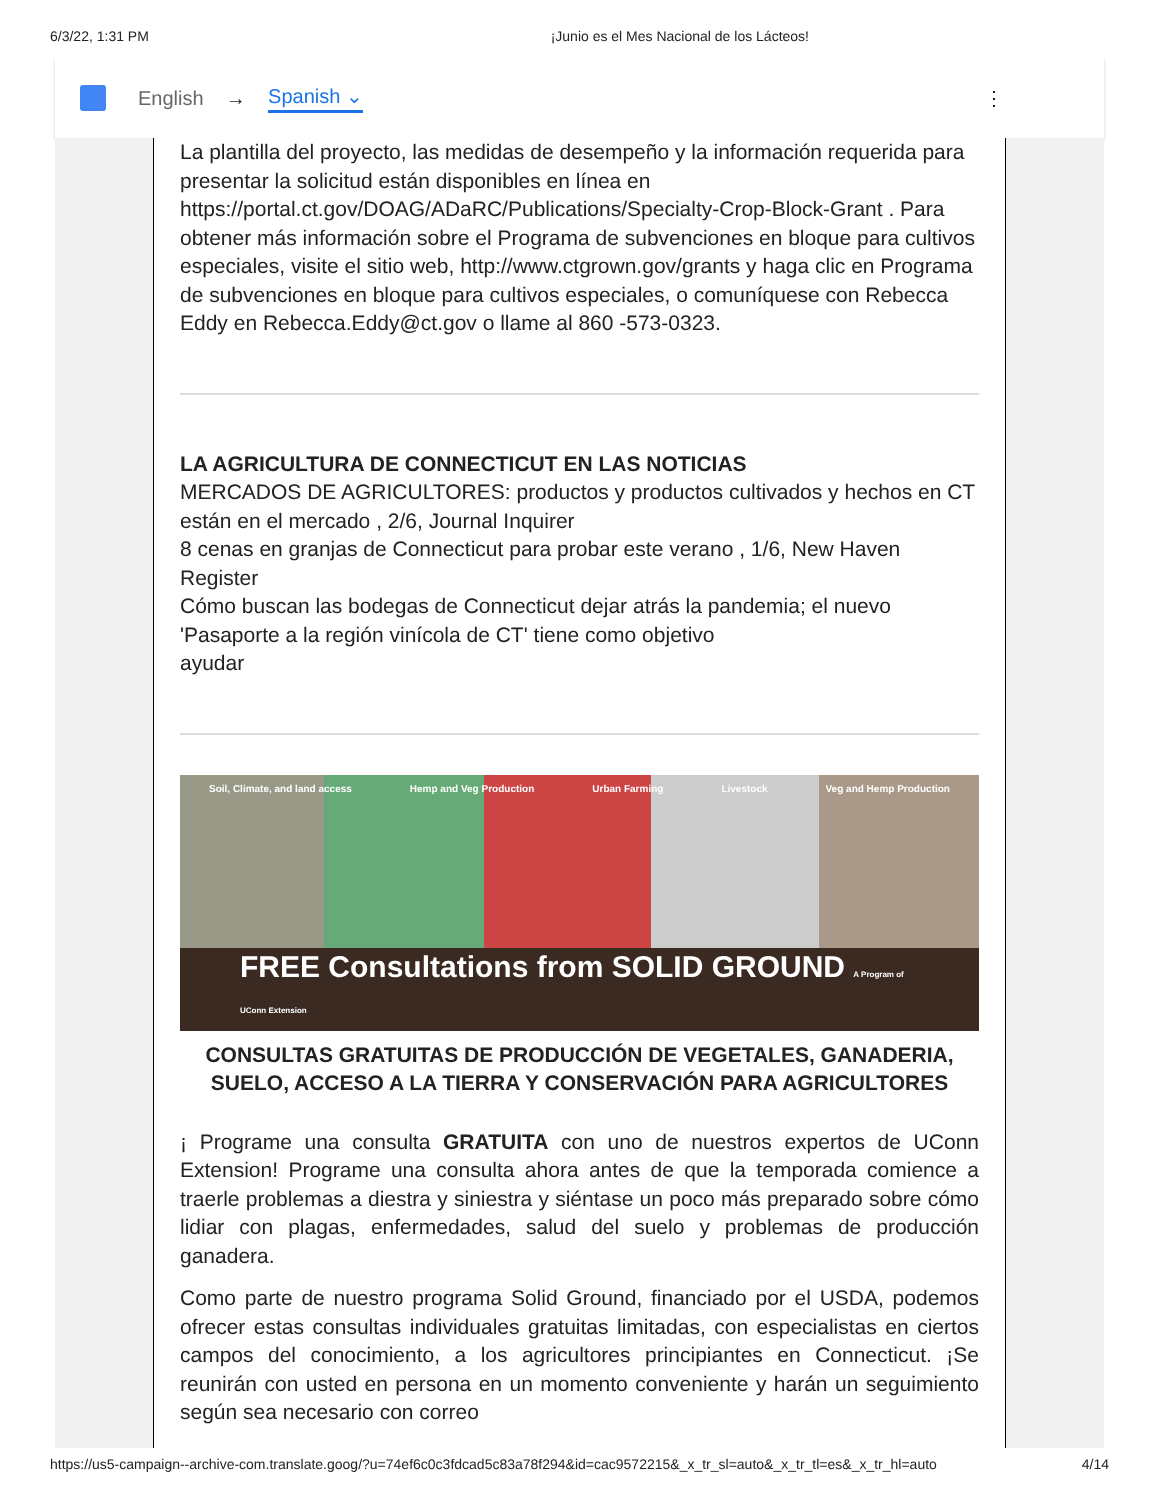6/3/22, 1:31 PM ¡Junio es el Mes Nacional de los Lácteos!
English → Spanish ⌄ ⋮
La plantilla del proyecto, las medidas de desempeño y la información requerida para presentar la solicitud están disponibles en línea en https://portal.ct.gov/DOAG/ADaRC/Publications/Specialty-Crop-Block-Grant . Para obtener más información sobre el Programa de subvenciones en bloque para cultivos especiales, visite el sitio web, http://www.ctgrown.gov/grants y haga clic en Programa de subvenciones en bloque para cultivos especiales, o comuníquese con Rebecca Eddy en Rebecca.Eddy@ct.gov o llame al 860 -573-0323.
LA AGRICULTURA DE CONNECTICUT EN LAS NOTICIAS
MERCADOS DE AGRICULTORES: productos y productos cultivados y hechos en CT están en el mercado , 2/6, Journal Inquirer
8 cenas en granjas de Connecticut para probar este verano , 1/6, New Haven Register
Cómo buscan las bodegas de Connecticut dejar atrás la pandemia; el nuevo 'Pasaporte a la región vinícola de CT' tiene como objetivo
ayudar
Soil, Climate, and land access Hemp and Veg Production Urban Farming Livestock Veg and Hemp Production
FREE Consultations from SOLID GROUND A Program of UConn Extension
CONSULTAS GRATUITAS DE PRODUCCIÓN DE VEGETALES, GANADERIA, SUELO, ACCESO A LA TIERRA Y CONSERVACIÓN PARA AGRICULTORES
¡ Programe una consulta GRATUITA con uno de nuestros expertos de UConn Extension! Programe una consulta ahora antes de que la temporada comience a traerle problemas a diestra y siniestra y siéntase un poco más preparado sobre cómo lidiar con plagas, enfermedades, salud del suelo y problemas de producción ganadera.
Como parte de nuestro programa Solid Ground, financiado por el USDA, podemos ofrecer estas consultas individuales gratuitas limitadas, con especialistas en ciertos campos del conocimiento, a los agricultores principiantes en Connecticut. ¡Se reunirán con usted en persona en un momento conveniente y harán un seguimiento según sea necesario con correo
https://us5-campaign--archive-com.translate.goog/?u=74ef6c0c3fdcad5c83a78f294&id=cac9572215&_x_tr_sl=auto&_x_tr_tl=es&_x_tr_hl=auto 4/14